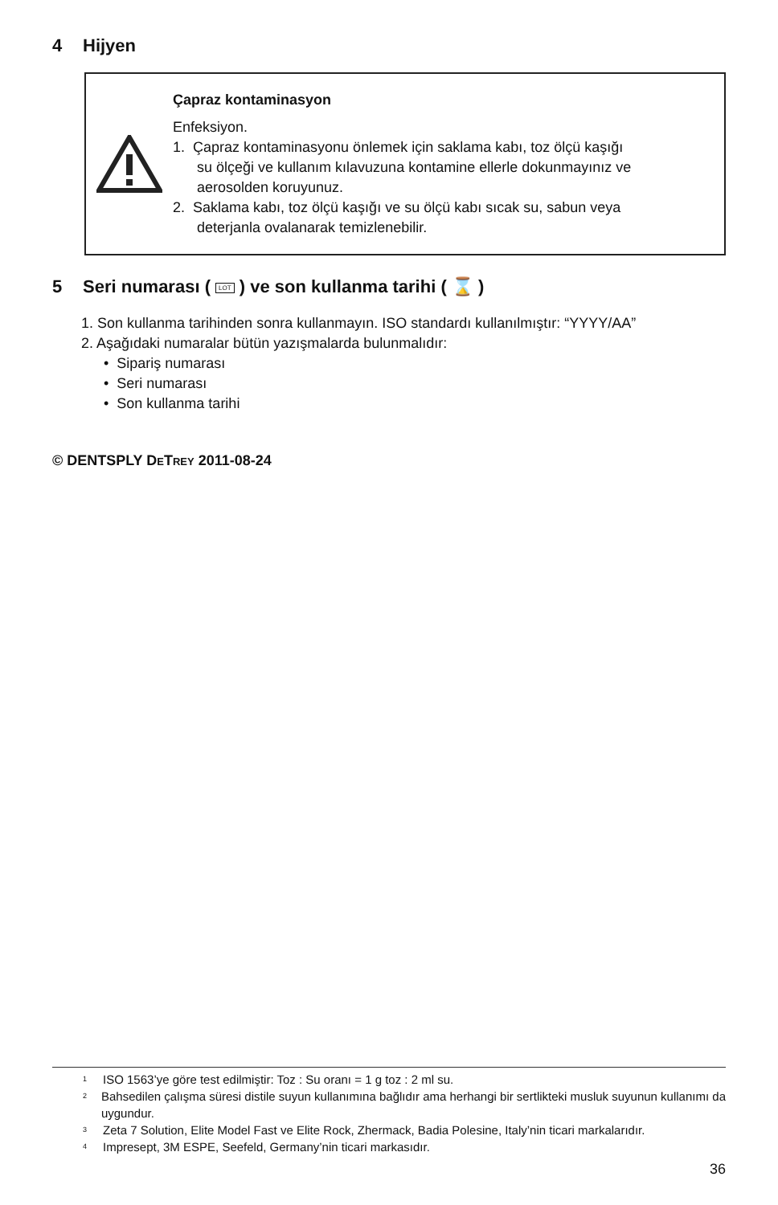4 Hijyen
Çapraz kontaminasyon
Enfeksiyon.
1. Çapraz kontaminasyonu önlemek için saklama kabı, toz ölçü kaşığı
su ölçeği ve kullanım kılavuzuna kontamine ellerle dokunmayınız ve
aerosolden koruyunuz.
2. Saklama kabı, toz ölçü kaşığı ve su ölçü kabı sıcak su, sabun veya
deterjanla ovalanarak temizlenebilir.
5 Seri numarası ( LOT ) ve son kullanma tarihi ( ⌛ )
1. Son kullanma tarihinden sonra kullanmayın. ISO standardı kullanılmıştır: “YYYY/AA”
2. Aşağıdaki numaralar bütün yazışmalarda bulunmalıdır:
• Sipariş numarası
• Seri numarası
• Son kullanma tarihi
© DENTSPLY DETREY 2011-08-24
<sup>1</sup>
ISO 1563’ye göre test edilmiştir: Toz : Su oranı = 1 g toz : 2 ml su.
<sup>2</sup>
Bahsedilen çalışma süresi distile suyun kullanımına bağlıdır ama herhangi bir sertlikteki musluk suyunun kullanımı da uygundur.
<sup>3</sup>
Zeta 7 Solution, Elite Model Fast ve Elite Rock, Zhermack, Badia Polesine, Italy’nin ticari markalarıdır.
<sup>4</sup>
Impresept, 3M ESPE, Seefeld, Germany’nin ticari markasıdır.
36